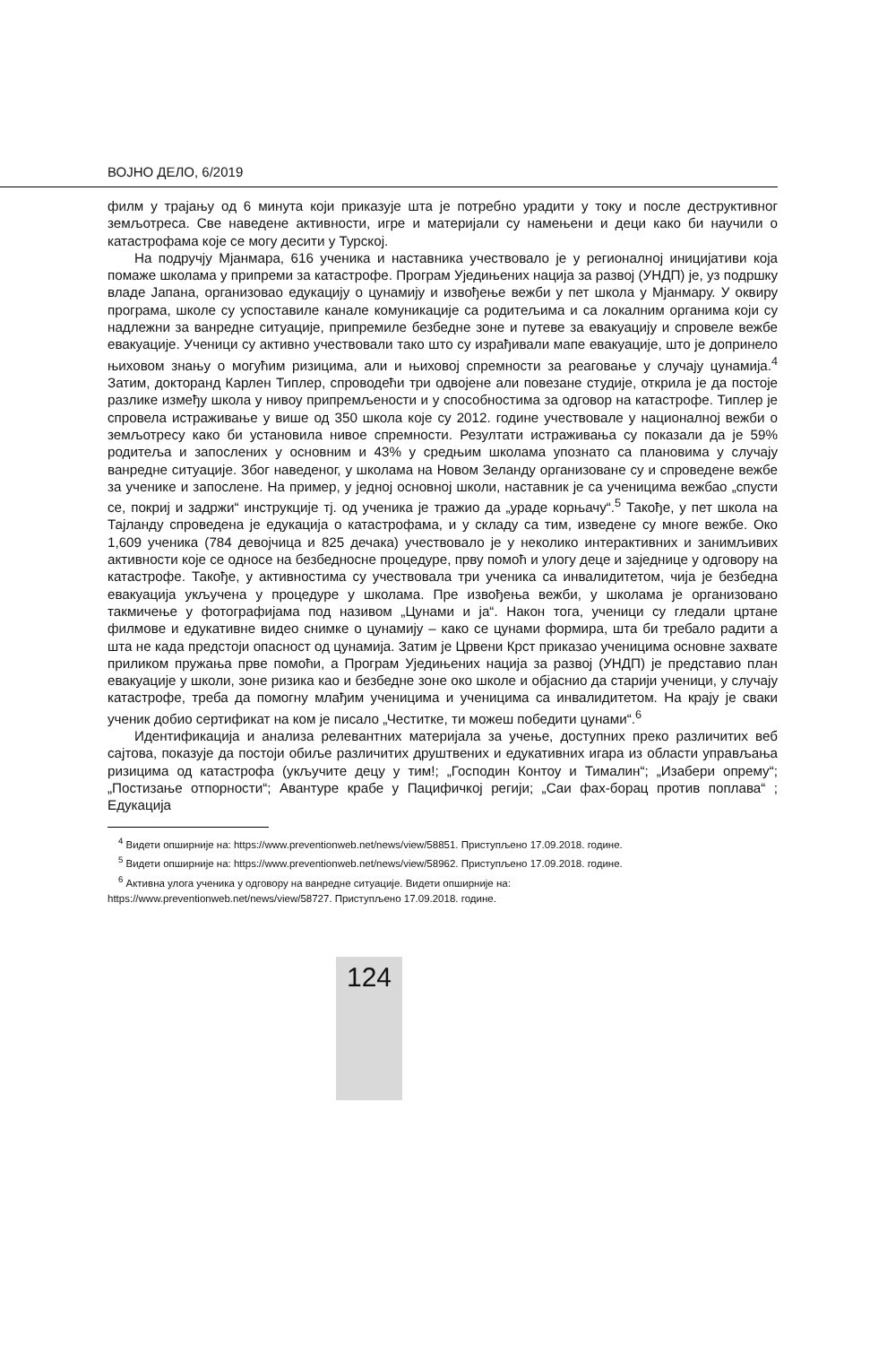ВОЈНО ДЕЛО, 6/2019
филм у трајању од 6 минута који приказује шта је потребно урадити у току и после деструктивног земљотреса. Све наведене активности, игре и материјали су намењени и деци како би научили о катастрофама које се могу десити у Турској.
На подручју Мјанмара, 616 ученика и наставника учествовало је у регионалној иницијативи која помаже школама у припреми за катастрофе. Програм Уједињених нација за развој (УНДП) је, уз подршку владе Јапана, организовао едукацију о цунамију и извођење вежби у пет школа у Мјанмару. У оквиру програма, школе су успоставиле канале комуникације са родитељима и са локалним органима који су надлежни за ванредне ситуације, припремиле безбедне зоне и путеве за евакуацију и спровеле вежбе евакуације. Ученици су активно учествовали тако што су израђивали мапе евакуације, што је допринело њиховом знању о могућим ризицима, али и њиховој спремности за реаговање у случају цунамија.<sup>4</sup> Затим, докторанд Карлен Типлер, спроводећи три одвојене али повезане студије, открила је да постоје разлике између школа у нивоу припремљености и у способностима за одговор на катастрофе. Типлер је спровела истраживање у више од 350 школа које су 2012. године учествовале у националној вежби о земљотресу како би установила нивое спремности. Резултати истраживања су показали да је 59% родитеља и запослених у основним и 43% у средњим школама упознато са плановима у случају ванредне ситуације. Због наведеног, у школама на Новом Зеланду организоване су и спроведене вежбе за ученике и запослене. На пример, у једној основној школи, наставник је са ученицима вежбао „спусти се, покриј и задржи“ инструкције тј. од ученика је тражио да „ураде корњачу“.<sup>5</sup> Такође, у пет школа на Тајланду спроведена је едукација о катастрофама, и у складу са тим, изведене су многе вежбе. Око 1,609 ученика (784 девојчица и 825 дечака) учествовало је у неколико интерактивних и занимљивих активности које се односе на безбедносне процедуре, прву помоћ и улогу деце и заједнице у одговору на катастрофе. Такође, у активностима су учествовала три ученика са инвалидитетом, чија је безбедна евакуација укључена у процедуре у школама. Пре извођења вежби, у школама је организовано такмичење у фотографијама под називом „Цунами и ја“. Након тога, ученици су гледали цртане филмове и едукативне видео снимке о цунамију – како се цунами формира, шта би требало радити а шта не када предстоји опасност од цунамија. Затим је Црвени Крст приказао ученицима основне захвате приликом пружања прве помоћи, а Програм Уједињених нација за развој (УНДП) је представио план евакуације у школи, зоне ризика као и безбедне зоне око школе и објаснио да старији ученици, у случају катастрофе, треба да помогну млађим ученицима и ученицима са инвалидитетом. На крају је сваки ученик добио сертификат на ком је писало „Честитке, ти можеш победити цунами“.<sup>6</sup>
Идентификација и анализа релевантних материјала за учење, доступних преко различитих веб сајтова, показује да постоји обиље различитих друштвених и едукативних игара из области управљања ризицима од катастрофа (укључите децу у тим!; „Господин Контоу и Тималин“; „Изабери опрему“; „Постизање отпорности“; Авантуре крабе у Пацифичкој регији; „Саи фах-борац против поплава“ ; Едукација
<sup>4</sup> Видети опширније на: https://www.preventionweb.net/news/view/58851. Приступљено 17.09.2018. године.
<sup>5</sup> Видети опширније на: https://www.preventionweb.net/news/view/58962. Приступљено 17.09.2018. године.
<sup>6</sup> Активна улога ученика у одговору на ванредне ситуације. Видети опширније на:
https://www.preventionweb.net/news/view/58727. Приступљено 17.09.2018. године.
124